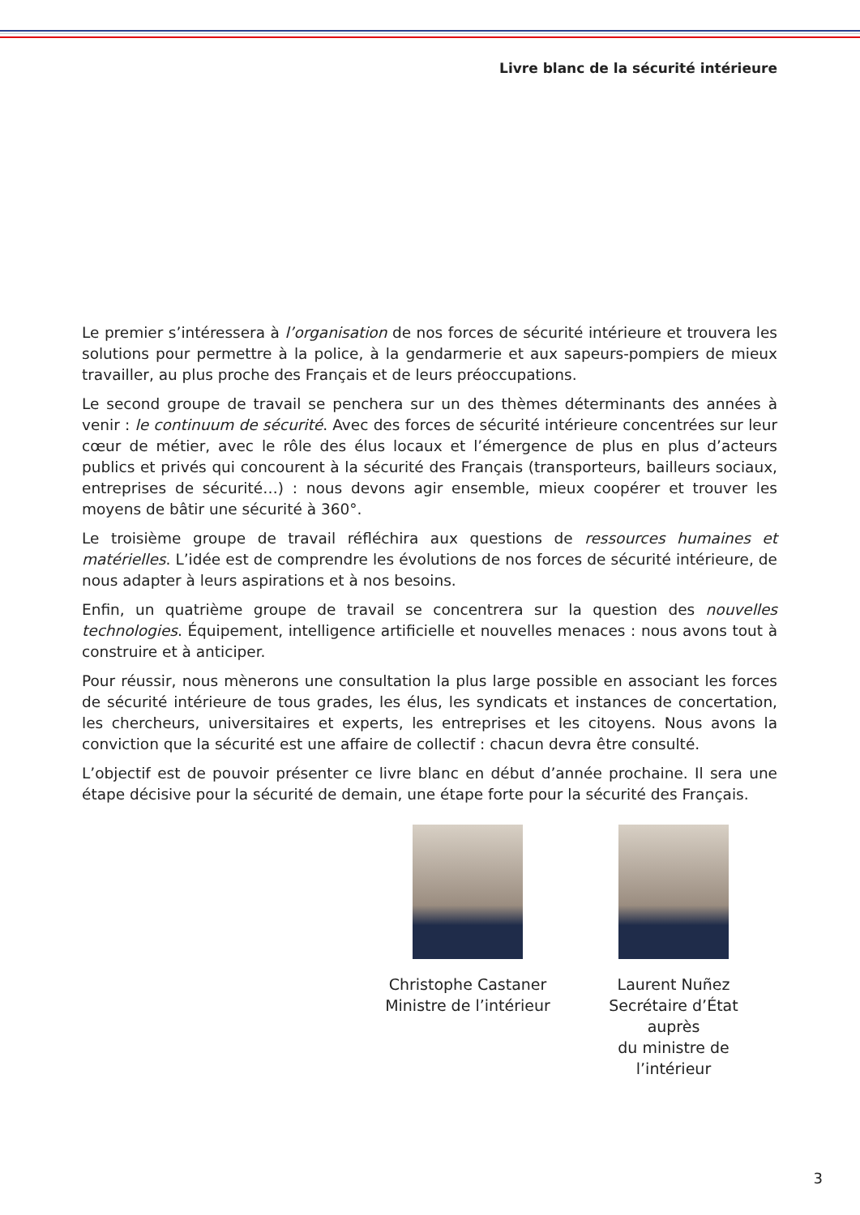Livre blanc de la sécurité intérieure
Le premier s’intéressera à l’organisation de nos forces de sécurité intérieure et trouvera les solutions pour permettre à la police, à la gendarmerie et aux sapeurs-pompiers de mieux travailler, au plus proche des Français et de leurs préoccupations.
Le second groupe de travail se penchera sur un des thèmes déterminants des années à venir : le continuum de sécurité. Avec des forces de sécurité intérieure concentrées sur leur cœur de métier, avec le rôle des élus locaux et l’émergence de plus en plus d’acteurs publics et privés qui concourent à la sécurité des Français (transporteurs, bailleurs sociaux, entreprises de sécurité…) : nous devons agir ensemble, mieux coopérer et trouver les moyens de bâtir une sécurité à 360°.
Le troisième groupe de travail réfléchira aux questions de ressources humaines et matérielles. L’idée est de comprendre les évolutions de nos forces de sécurité intérieure, de nous adapter à leurs aspirations et à nos besoins.
Enfin, un quatrième groupe de travail se concentrera sur la question des nouvelles technologies. Équipement, intelligence artificielle et nouvelles menaces : nous avons tout à construire et à anticiper.
Pour réussir, nous mènerons une consultation la plus large possible en associant les forces de sécurité intérieure de tous grades, les élus, les syndicats et instances de concertation, les chercheurs, universitaires et experts, les entreprises et les citoyens. Nous avons la conviction que la sécurité est une affaire de collectif : chacun devra être consulté.
L’objectif est de pouvoir présenter ce livre blanc en début d’année prochaine. Il sera une étape décisive pour la sécurité de demain, une étape forte pour la sécurité des Français.
Christophe Castaner
Ministre de l’intérieur
Laurent Nuñez
Secrétaire d’État auprès
du ministre de l’intérieur
3